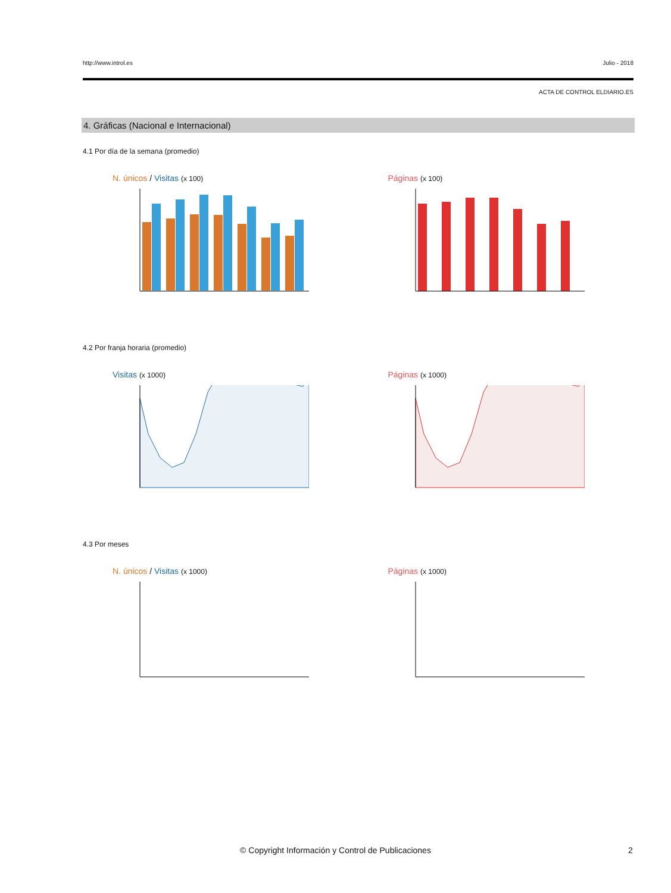http://www.introl.es Julio - 2018
ACTA DE CONTROL ELDIARIO.ES
4. Gráficas (Nacional e Internacional)
4.1 Por día de la semana (promedio)
N. únicos / Visitas (x 100)
Páginas (x 100)
4.2 Por franja horaria (promedio)
Visitas (x 1000)
Páginas (x 1000)
4.3 Por meses
N. únicos / Visitas (x 1000)
Páginas (x 1000)
© Copyright Información y Control de Publicaciones 2